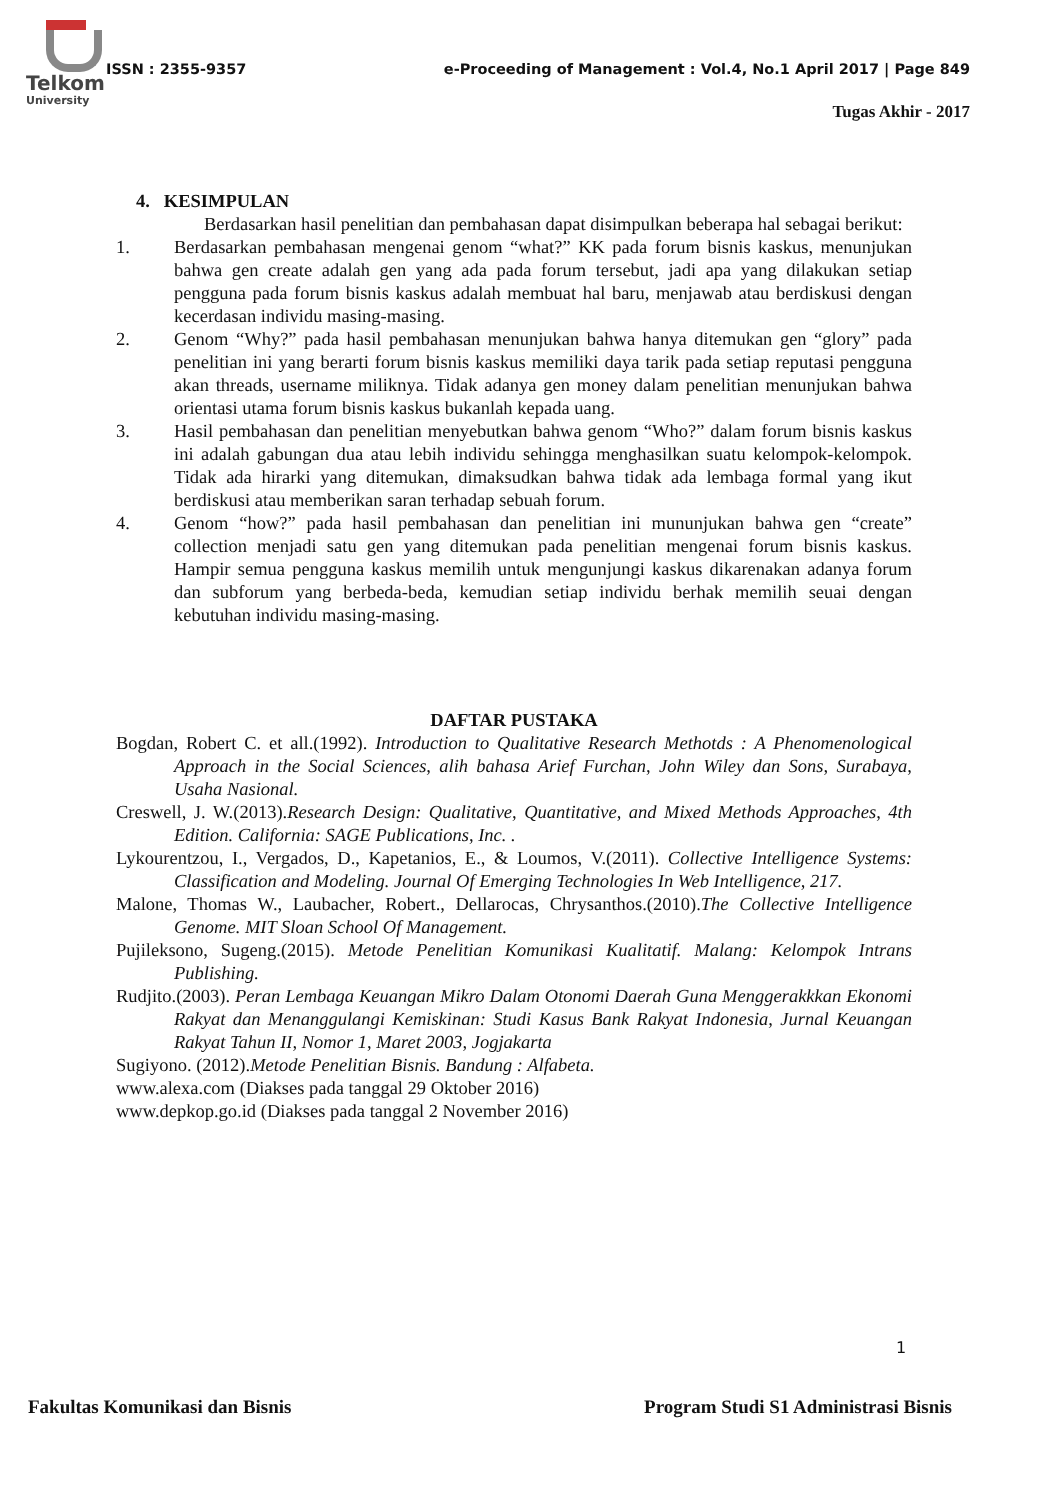Telkom
University
ISSN : 2355-9357 e-Proceeding of Management : Vol.4, No.1 April 2017 | Page 849
Tugas Akhir - 2017
4. KESIMPULAN
Berdasarkan hasil penelitian dan pembahasan dapat disimpulkan beberapa hal sebagai berikut:
1. Berdasarkan pembahasan mengenai genom “what?” KK pada forum bisnis kaskus, menunjukan bahwa gen create adalah gen yang ada pada forum tersebut, jadi apa yang dilakukan setiap pengguna pada forum bisnis kaskus adalah membuat hal baru, menjawab atau berdiskusi dengan kecerdasan individu masing-masing.
2. Genom “Why?” pada hasil pembahasan menunjukan bahwa hanya ditemukan gen “glory” pada penelitian ini yang berarti forum bisnis kaskus memiliki daya tarik pada setiap reputasi pengguna akan threads, username miliknya. Tidak adanya gen money dalam penelitian menunjukan bahwa orientasi utama forum bisnis kaskus bukanlah kepada uang.
3. Hasil pembahasan dan penelitian menyebutkan bahwa genom “Who?” dalam forum bisnis kaskus ini adalah gabungan dua atau lebih individu sehingga menghasilkan suatu kelompok-kelompok. Tidak ada hirarki yang ditemukan, dimaksudkan bahwa tidak ada lembaga formal yang ikut berdiskusi atau memberikan saran terhadap sebuah forum.
4. Genom “how?” pada hasil pembahasan dan penelitian ini mununjukan bahwa gen “create” collection menjadi satu gen yang ditemukan pada penelitian mengenai forum bisnis kaskus. Hampir semua pengguna kaskus memilih untuk mengunjungi kaskus dikarenakan adanya forum dan subforum yang berbeda-beda, kemudian setiap individu berhak memilih seuai dengan kebutuhan individu masing-masing.
DAFTAR PUSTAKA
Bogdan, Robert C. et all.(1992). Introduction to Qualitative Research Methotds : A Phenomenological Approach in the Social Sciences, alih bahasa Arief Furchan, John Wiley dan Sons, Surabaya, Usaha Nasional.
Creswell, J. W.(2013).Research Design: Qualitative, Quantitative, and Mixed Methods Approaches, 4th Edition. California: SAGE Publications, Inc. .
Lykourentzou, I., Vergados, D., Kapetanios, E., & Loumos, V.(2011). Collective Intelligence Systems: Classification and Modeling. Journal Of Emerging Technologies In Web Intelligence, 217.
Malone, Thomas W., Laubacher, Robert., Dellarocas, Chrysanthos.(2010).The Collective Intelligence Genome. MIT Sloan School Of Management.
Pujileksono, Sugeng.(2015). Metode Penelitian Komunikasi Kualitatif. Malang: Kelompok Intrans Publishing.
Rudjito.(2003). Peran Lembaga Keuangan Mikro Dalam Otonomi Daerah Guna Menggerakkkan Ekonomi Rakyat dan Menanggulangi Kemiskinan: Studi Kasus Bank Rakyat Indonesia, Jurnal Keuangan Rakyat Tahun II, Nomor 1, Maret 2003, Jogjakarta
Sugiyono. (2012).Metode Penelitian Bisnis. Bandung : Alfabeta.
www.alexa.com (Diakses pada tanggal 29 Oktober 2016)
www.depkop.go.id (Diakses pada tanggal 2 November 2016)
1
Fakultas Komunikasi dan Bisnis Program Studi S1 Administrasi Bisnis